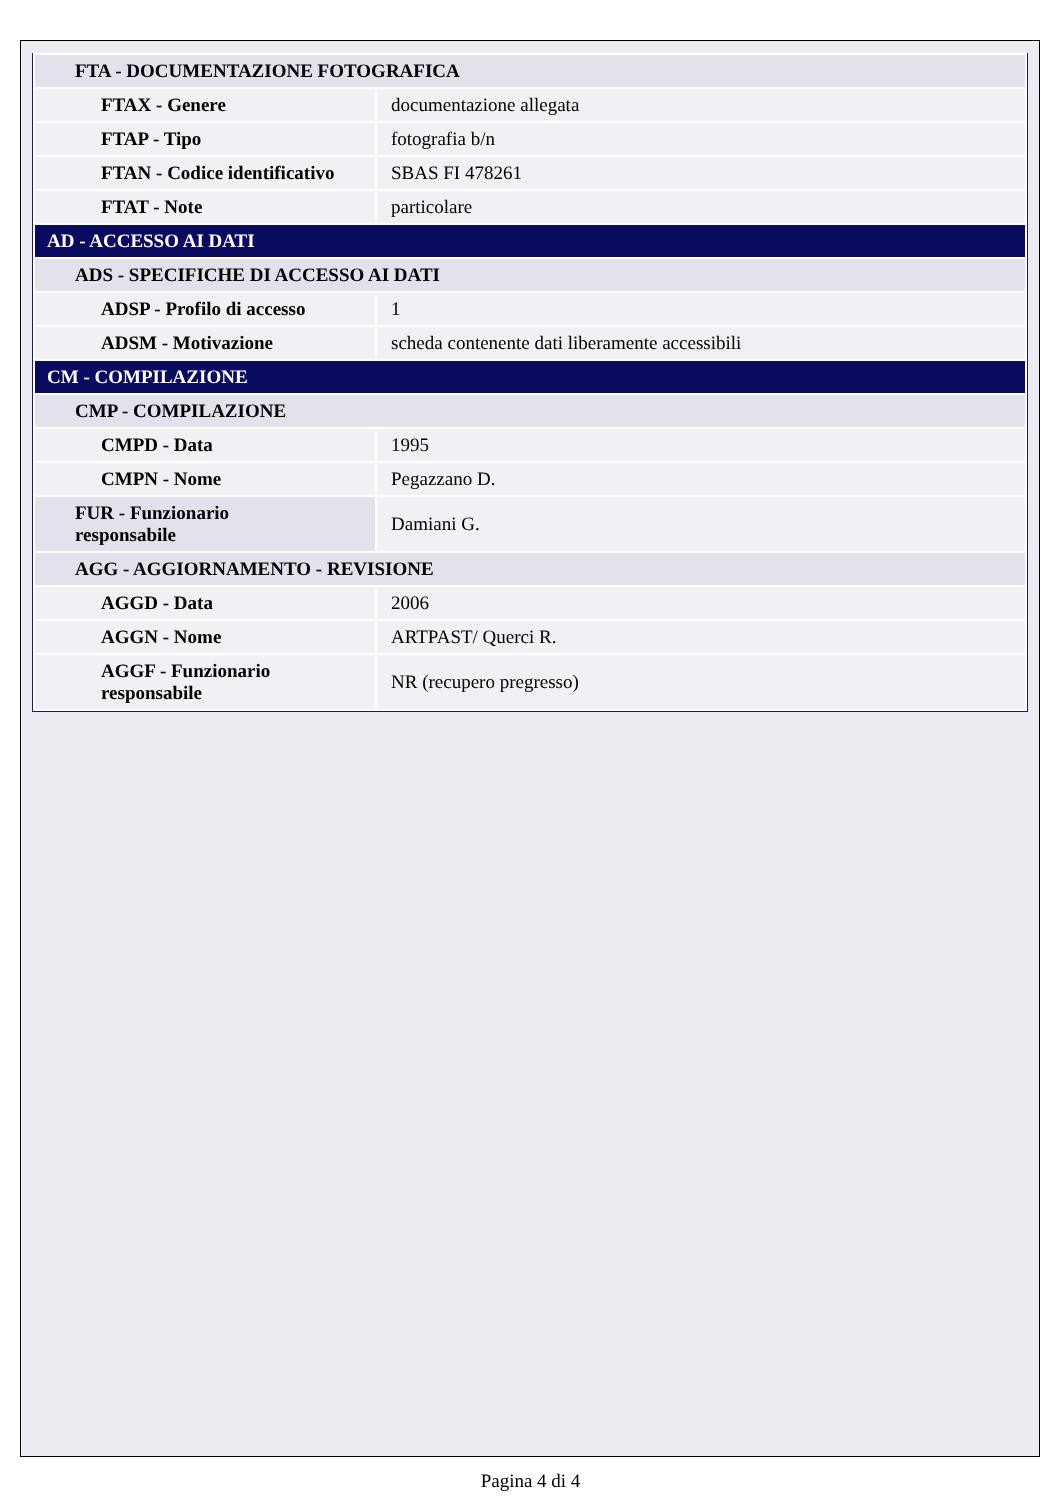| FTA - DOCUMENTAZIONE FOTOGRAFICA | |
| FTAX - Genere | documentazione allegata |
| FTAP - Tipo | fotografia b/n |
| FTAN - Codice identificativo | SBAS FI 478261 |
| FTAT - Note | particolare |
| AD - ACCESSO AI DATI | |
| ADS - SPECIFICHE DI ACCESSO AI DATI | |
| ADSP - Profilo di accesso | 1 |
| ADSM - Motivazione | scheda contenente dati liberamente accessibili |
| CM - COMPILAZIONE | |
| CMP - COMPILAZIONE | |
| CMPD - Data | 1995 |
| CMPN - Nome | Pegazzano D. |
| FUR - Funzionario responsabile | Damiani G. |
| AGG - AGGIORNAMENTO - REVISIONE | |
| AGGD - Data | 2006 |
| AGGN - Nome | ARTPAST/ Querci R. |
| AGGF - Funzionario responsabile | NR (recupero pregresso) |
Pagina 4 di 4